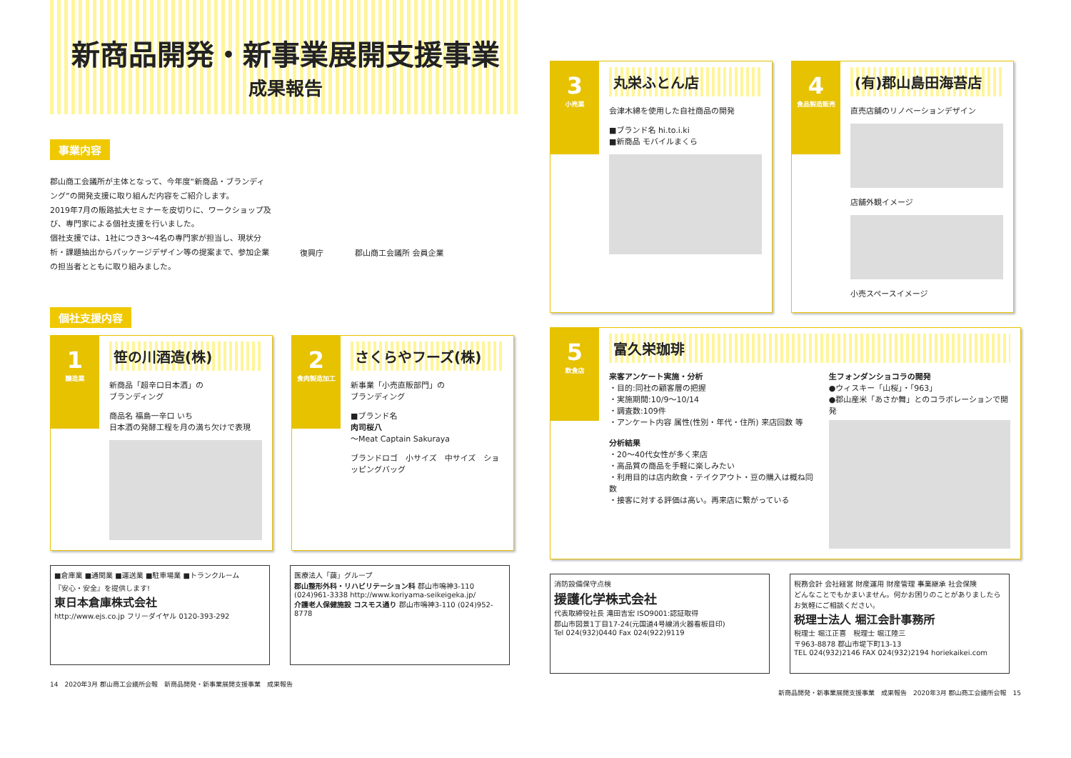新商品開発・新事業展開支援事業
成果報告
事業内容
郡山商工会議所が主体となって、今年度“新商品・ブランディング”の開発支援に取り組んだ内容をご紹介します。
2019年7月の販路拡大セミナーを皮切りに、ワークショップ及び、専門家による個社支援を行いました。
個社支援では、1社につき3〜4名の専門家が担当し、現状分析・課題抽出からパッケージデザイン等の提案まで、参加企業の担当者とともに取り組みました。
復興庁　　　　郡山商工会議所 会員企業
個社支援内容
1
醸造業
笹の川酒造(株)
新商品「超辛口日本酒」の
ブランディング
商品名 福島一辛口 いち
日本酒の発酵工程を月の満ち欠けで表現
2
食肉製造加工
さくらやフーズ(株)
新事業「小売直販部門」の
ブランディング
■ブランド名
肉司桜八
〜Meat Captain Sakuraya
ブランドロゴ　小サイズ　中サイズ　ショッピングバッグ
■倉庫業 ■通関業 ■運送業 ■駐車場業 ■トランクルーム
『安心・安全』を提供します!
東日本倉庫株式会社
http://www.ejs.co.jp フリーダイヤル 0120-393-292
医療法人「藹」グループ
郡山整形外科・リハビリテーション科 郡山市鳴神3-110 (024)961-3338 http://www.koriyama-seikeigeka.jp/
介護老人保健施設 コスモス通り 郡山市鳴神3-110 (024)952-8778
14　2020年3月 郡山商工会議所会報　新商品開発・新事業展開支援事業　成果報告
3
小売業
丸栄ふとん店
会津木綿を使用した自社商品の開発
■ブランド名 hi.to.i.ki
■新商品 モバイルまくら
4
食品製造販売
(有)郡山島田海苔店
直売店舗のリノベーションデザイン
店舗外観イメージ
小売スペースイメージ
5
飲食店
富久栄珈琲
来客アンケート実施・分析
・目的:同社の顧客層の把握
・実施期間:10/9〜10/14
・調査数:109件
・アンケート内容 属性(性別・年代・住所) 来店回数 等
分析結果
・20〜40代女性が多く来店
・高品質の商品を手軽に楽しみたい
・利用目的は店内飲食・テイクアウト・豆の購入は概ね同数
・接客に対する評価は高い。再来店に繋がっている
生フォンダンショコラの開発
●ウィスキー「山桜」・「963」
●郡山産米「あさか舞」とのコラボレーションで開発
消防設備保守点検
援護化学株式会社
代表取締役社長 滝田吉宏 ISO9001:認証取得
郡山市図景1丁目17-24(元国道4号線消火器看板目印)
Tel 024(932)0440 Fax 024(922)9119
税務会計 会社経営 財産運用 財産管理 事業継承 社会保険
どんなことでもかまいません。何かお困りのことがありましたらお気軽にご相談ください。
税理士法人 堀江会計事務所
税理士 堀江正喜　税理士 堀江陸三
〒963-8878 郡山市堤下町13-13
TEL 024(932)2146 FAX 024(932)2194 horiekaikei.com
新商品開発・新事業展開支援事業　成果報告　2020年3月 郡山商工会議所会報　15